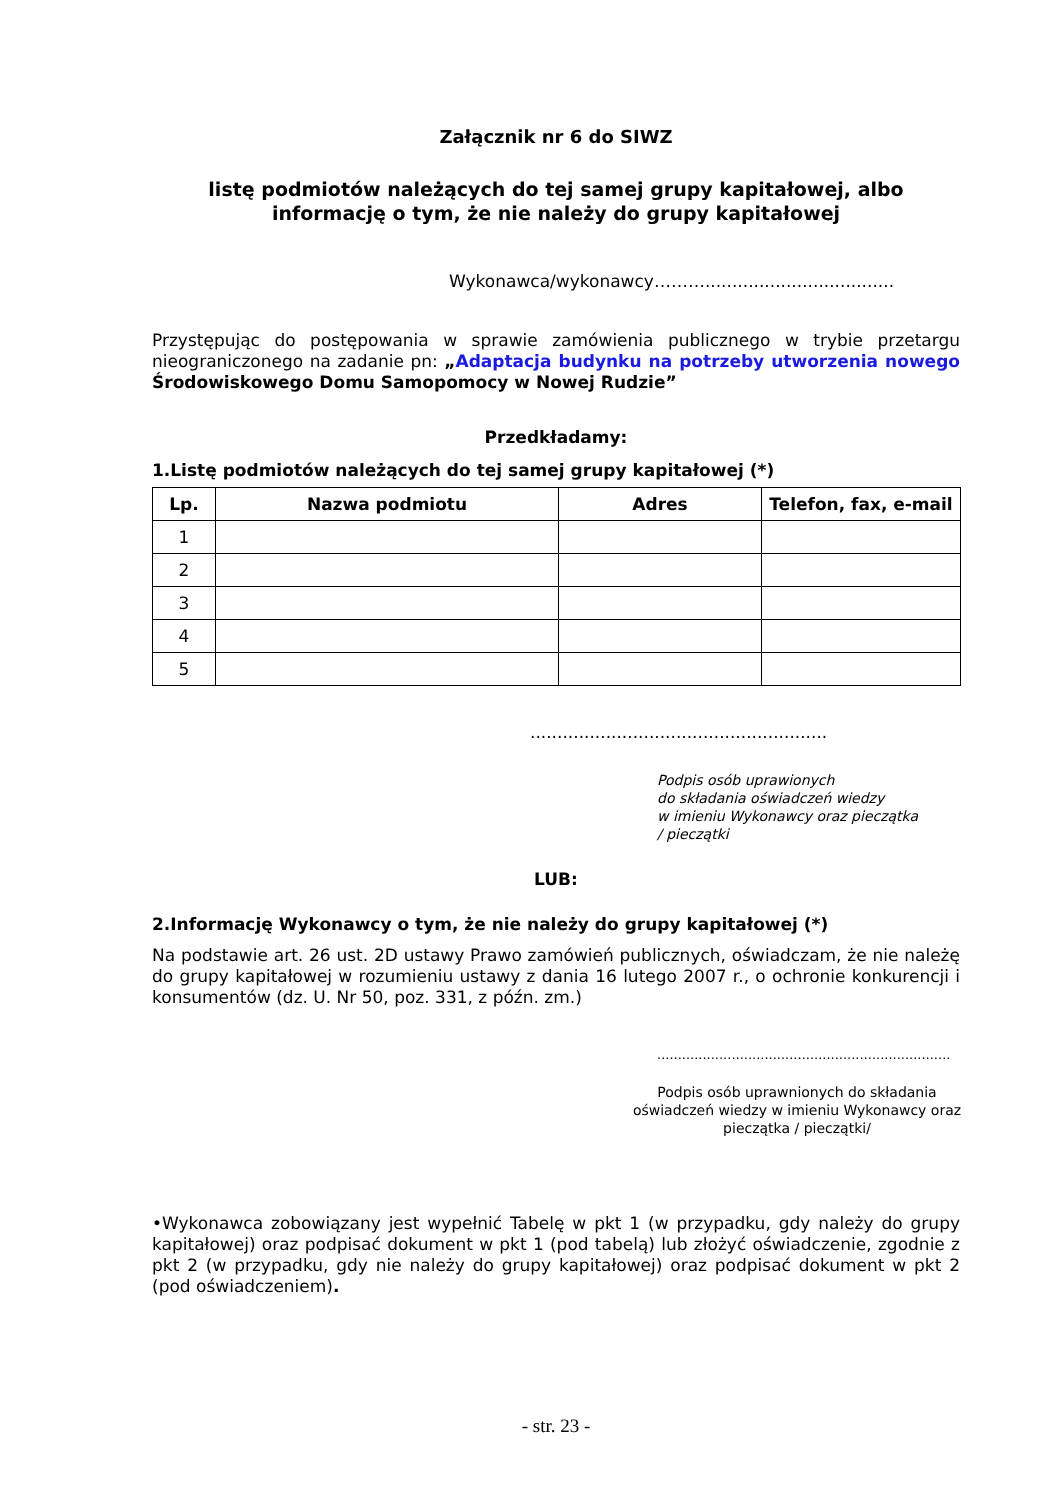Załącznik nr 6 do SIWZ
listę podmiotów należących do tej samej grupy kapitałowej, albo
informację o tym, że nie należy do grupy kapitałowej
Wykonawca/wykonawcy………...................................
Przystępując do postępowania w sprawie zamówienia publicznego w trybie przetargu nieograniczonego na zadanie pn: „Adaptacja budynku na potrzeby utworzenia nowego Środowiskowego Domu Samopomocy w Nowej Rudzie”
Przedkładamy:
1.Listę podmiotów należących do tej samej grupy kapitałowej (*)
| Lp. | Nazwa podmiotu | Adres | Telefon, fax, e-mail |
| --- | --- | --- | --- |
| 1 | | | |
| 2 | | | |
| 3 | | | |
| 4 | | | |
| 5 | | | |
.......................................................
Podpis osób uprawionych
do składania oświadczeń wiedzy
w imieniu Wykonawcy oraz pieczątka
/ pieczątki
LUB:
2.Informację Wykonawcy o tym, że nie należy do grupy kapitałowej (*)
Na podstawie art. 26 ust. 2D ustawy Prawo zamówień publicznych, oświadczam, że nie należę do grupy kapitałowej w rozumieniu ustawy z dania 16 lutego 2007 r., o ochronie konkurencji i konsumentów (dz. U. Nr 50, poz. 331, z późn. zm.)
.......................................................................
Podpis osób uprawnionych do składania oświadczeń wiedzy w imieniu Wykonawcy oraz pieczątka / pieczątki/
•Wykonawca zobowiązany jest wypełnić Tabelę w pkt 1 (w przypadku, gdy należy do grupy kapitałowej) oraz podpisać dokument w pkt 1 (pod tabelą) lub złożyć oświadczenie, zgodnie z pkt 2 (w przypadku, gdy nie należy do grupy kapitałowej) oraz podpisać dokument w pkt 2 (pod oświadczeniem).
- str. 23 -